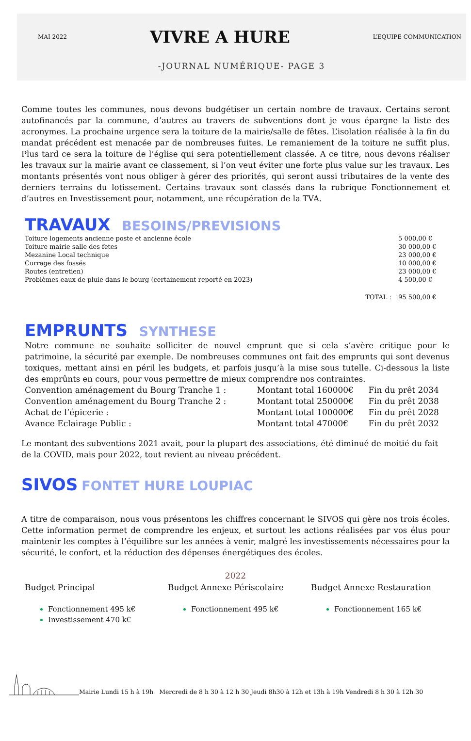MAI 2022 VIVRE A HURE L’EQUIPE COMMUNICATION
-JOURNAL NUMÉRIQUE- PAGE 3
Comme toutes les communes, nous devons budgétiser un certain nombre de travaux. Certains seront autofinancés par la commune, d’autres au travers de subventions dont je vous épargne la liste des acronymes. La prochaine urgence sera la toiture de la mairie/salle de fêtes. L’isolation réalisée à la fin du mandat précédent est menacée par de nombreuses fuites. Le remaniement de la toiture ne suffit plus. Plus tard ce sera la toiture de l’église qui sera potentiellement classée. A ce titre, nous devons réaliser les travaux sur la mairie avant ce classement, si l’on veut éviter une forte plus value sur les travaux. Les montants présentés vont nous obliger à gérer des priorités, qui seront aussi tributaires de la vente des derniers terrains du lotissement. Certains travaux sont classés dans la rubrique Fonctionnement et d’autres en Investissement pour, notamment, une récupération de la TVA.
TRAVAUX BESOINS/PREVISIONS
| Toiture logements ancienne poste et ancienne école | | 5 000,00 € |
| Toiture mairie salle des fetes | | 30 000,00 € |
| Mezanine Local technique | | 23 000,00 € |
| Currage des fossés | | 10 000,00 € |
| Routes (entretien) | | 23 000,00 € |
| Problèmes eaux de pluie dans le bourg (certainement reporté en 2023) | | 4 500,00 € |
| | TOTAL : | 95 500,00 € |
EMPRUNTS SYNTHESE
Notre commune ne souhaite solliciter de nouvel emprunt que si cela s’avère critique pour le patrimoine, la sécurité par exemple. De nombreuses communes ont fait des emprunts qui sont devenus toxiques, mettant ainsi en péril les budgets, et parfois jusqu’à la mise sous tutelle. Ci-dessous la liste des emprûnts en cours, pour vous permettre de mieux comprendre nos contraintes.
| Convention aménagement du Bourg Tranche 1 : | Montant total 160000€ | Fin du prêt 2034 |
| Convention aménagement du Bourg Tranche 2 : | Montant total 250000€ | Fin du prêt 2038 |
| Achat de l’épicerie : | Montant total 100000€ | Fin du prêt 2028 |
| Avance Eclairage Public : | Montant total 47000€ | Fin du prêt 2032 |
Le montant des subventions 2021 avait, pour la plupart des associations, été diminué de moitié du fait de la COVID, mais pour 2022, tout revient au niveau précédent.
SIVOS FONTET HURE LOUPIAC
A titre de comparaison, nous vous présentons les chiffres concernant le SIVOS qui gère nos trois écoles. Cette information permet de comprendre les enjeux, et surtout les actions réalisées par vos élus pour maintenir les comptes à l’équilibre sur les années à venir, malgré les investissements nécessaires pour la sécurité, le confort, et la réduction des dépenses énergétiques des écoles.
2022
Budget Principal
Fonctionnement 495 k€
Investissement 470 k€
Budget Annexe Périscolaire
Fonctionnement 495 k€
Budget Annexe Restauration
Fonctionnement 165 k€
Mairie Lundi 15 h à 19h Mercredi de 8 h 30 à 12 h 30 Jeudi 8h30 à 12h et 13h à 19h Vendredi 8 h 30 à 12h 30